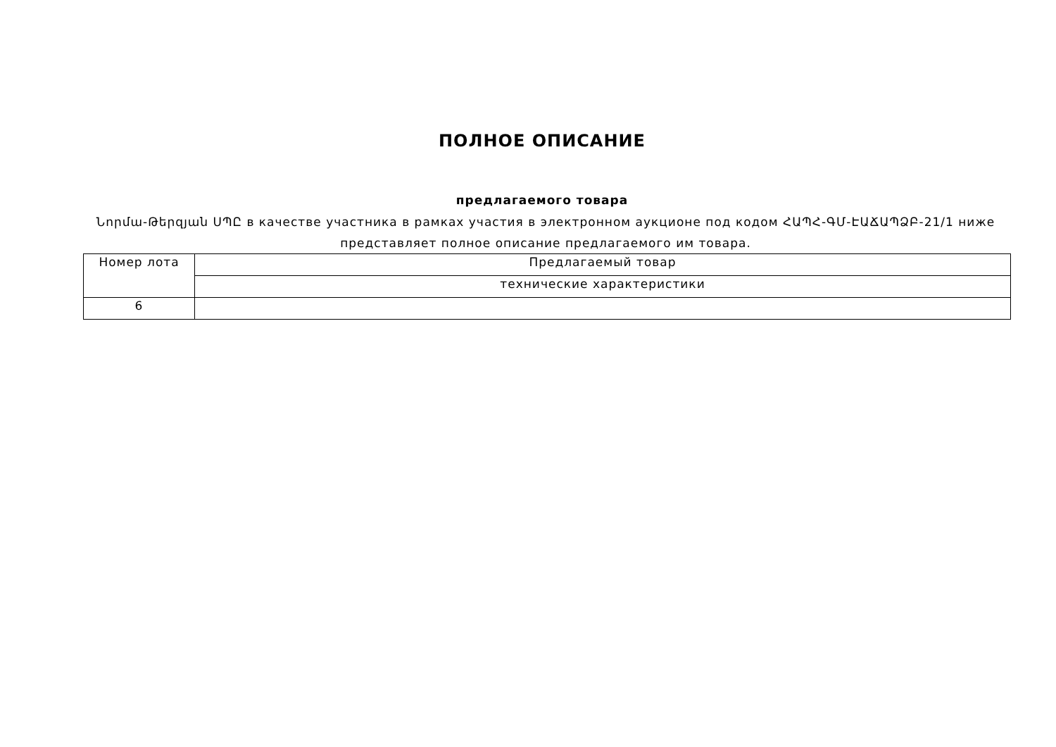ПОЛНОЕ ОПИСАНИЕ
предлагаемого товара
Նորմա-Թերզյան ՍՊԸ в качестве участника в рамках участия в электронном аукционе под кодом ՀԱՊՀ-ԳՄ-ԷԱՃԱՊՁԲ-21/1 ниже представляет полное описание предлагаемого им товара.
| Номер лота | Предлагаемый товар |
| --- | --- |
| | технические характеристики |
| 6 | |